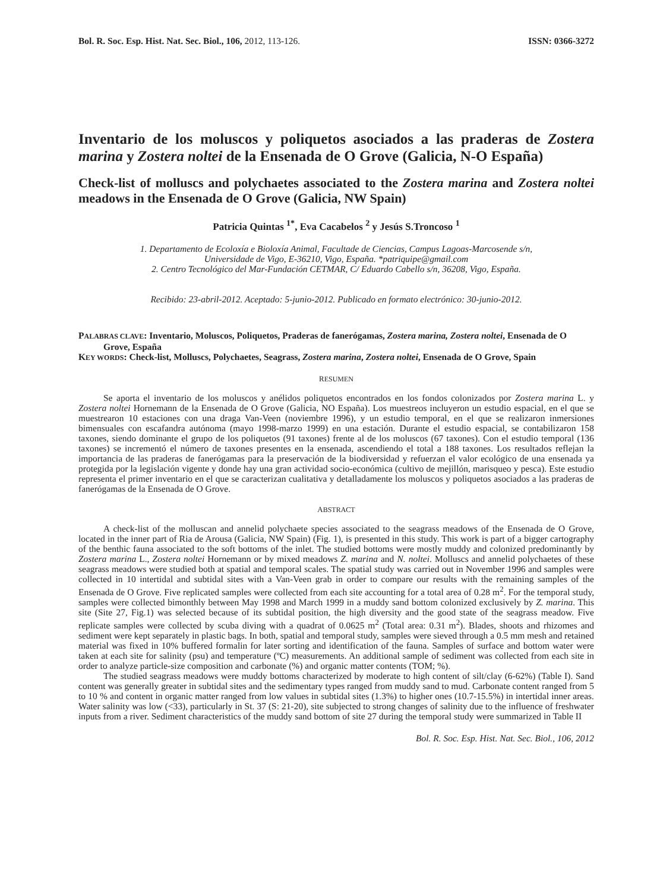Bol. R. Soc. Esp. Hist. Nat. Sec. Biol., 106, 2012, 113-126. ISSN: 0366-3272
Inventario de los moluscos y poliquetos asociados a las praderas de Zostera marina y Zostera noltei de la Ensenada de O Grove (Galicia, N-O España)
Check-list of molluscs and polychaetes associated to the Zostera marina and Zostera noltei meadows in the Ensenada de O Grove (Galicia, NW Spain)
Patricia Quintas <sup>1*</sup>, Eva Cacabelos <sup>2</sup> y Jesús S.Troncoso <sup>1</sup>
1. Departamento de Ecoloxía e Bioloxía Animal, Facultade de Ciencias, Campus Lagoas-Marcosende s/n,
Universidade de Vigo, E-36210, Vigo, España. *patriquipe@gmail.com
2. Centro Tecnológico del Mar-Fundación CETMAR, C/ Eduardo Cabello s/n, 36208, Vigo, España.
Recibido: 23-abril-2012. Aceptado: 5-junio-2012. Publicado en formato electrónico: 30-junio-2012.
PALABRAS CLAVE: Inventario, Moluscos, Poliquetos, Praderas de fanerógamas, Zostera marina, Zostera noltei, Ensenada de O Grove, España
KEY WORDS: Check-list, Molluscs, Polychaetes, Seagrass, Zostera marina, Zostera noltei, Ensenada de O Grove, Spain
RESUMEN
Se aporta el inventario de los moluscos y anélidos poliquetos encontrados en los fondos colonizados por Zostera marina L. y Zostera noltei Hornemann de la Ensenada de O Grove (Galicia, NO España). Los muestreos incluyeron un estudio espacial, en el que se muestrearon 10 estaciones con una draga Van-Veen (noviembre 1996), y un estudio temporal, en el que se realizaron inmersiones bimensuales con escafandra autónoma (mayo 1998-marzo 1999) en una estación. Durante el estudio espacial, se contabilizaron 158 taxones, siendo dominante el grupo de los poliquetos (91 taxones) frente al de los moluscos (67 taxones). Con el estudio temporal (136 taxones) se incrementó el número de taxones presentes en la ensenada, ascendiendo el total a 188 taxones. Los resultados reflejan la importancia de las praderas de fanerógamas para la preservación de la biodiversidad y refuerzan el valor ecológico de una ensenada ya protegida por la legislación vigente y donde hay una gran actividad socio-económica (cultivo de mejillón, marisqueo y pesca). Este estudio representa el primer inventario en el que se caracterizan cualitativa y detalladamente los moluscos y poliquetos asociados a las praderas de fanerógamas de la Ensenada de O Grove.
ABSTRACT
A check-list of the molluscan and annelid polychaete species associated to the seagrass meadows of the Ensenada de O Grove, located in the inner part of Ria de Arousa (Galicia, NW Spain) (Fig. 1), is presented in this study. This work is part of a bigger cartography of the benthic fauna associated to the soft bottoms of the inlet. The studied bottoms were mostly muddy and colonized predominantly by Zostera marina L., Zostera noltei Hornemann or by mixed meadows Z. marina and N. noltei. Molluscs and annelid polychaetes of these seagrass meadows were studied both at spatial and temporal scales. The spatial study was carried out in November 1996 and samples were collected in 10 intertidal and subtidal sites with a Van-Veen grab in order to compare our results with the remaining samples of the Ensenada de O Grove. Five replicated samples were collected from each site accounting for a total area of 0.28 m<sup>2</sup>. For the temporal study, samples were collected bimonthly between May 1998 and March 1999 in a muddy sand bottom colonized exclusively by Z. marina. This site (Site 27, Fig.1) was selected because of its subtidal position, the high diversity and the good state of the seagrass meadow. Five replicate samples were collected by scuba diving with a quadrat of 0.0625 m<sup>2</sup> (Total area: 0.31 m<sup>2</sup>). Blades, shoots and rhizomes and sediment were kept separately in plastic bags. In both, spatial and temporal study, samples were sieved through a 0.5 mm mesh and retained material was fixed in 10% buffered formalin for later sorting and identification of the fauna. Samples of surface and bottom water were taken at each site for salinity (psu) and temperature (ºC) measurements. An additional sample of sediment was collected from each site in order to analyze particle-size composition and carbonate (%) and organic matter contents (TOM; %).
The studied seagrass meadows were muddy bottoms characterized by moderate to high content of silt/clay (6-62%) (Table I). Sand content was generally greater in subtidal sites and the sedimentary types ranged from muddy sand to mud. Carbonate content ranged from 5 to 10 % and content in organic matter ranged from low values in subtidal sites (1.3%) to higher ones (10.7-15.5%) in intertidal inner areas. Water salinity was low (<33), particularly in St. 37 (S: 21-20), site subjected to strong changes of salinity due to the influence of freshwater inputs from a river. Sediment characteristics of the muddy sand bottom of site 27 during the temporal study were summarized in Table II
Bol. R. Soc. Esp. Hist. Nat. Sec. Biol., 106, 2012